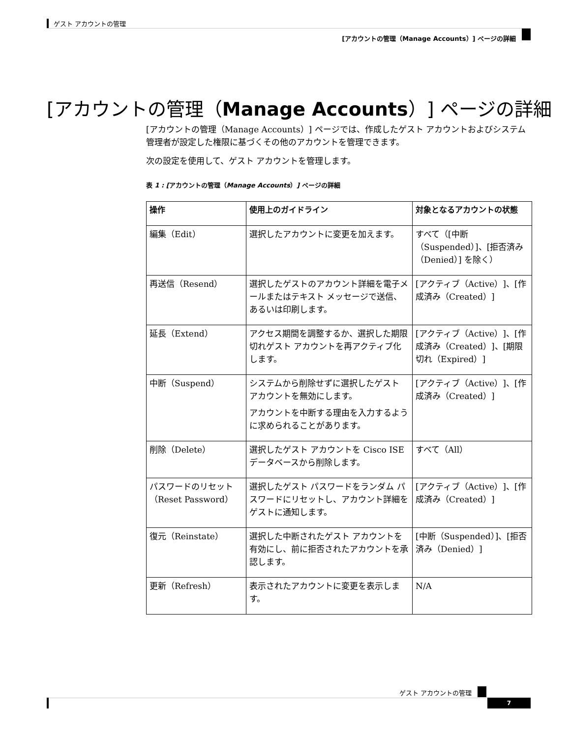ゲスト アカウントの管理
[アカウントの管理（Manage Accounts）] ページの詳細
[アカウントの管理（Manage Accounts）] ページの詳細
[アカウントの管理（Manage Accounts）] ページでは、作成したゲスト アカウントおよびシステム管理者が設定した権限に基づくその他のアカウントを管理できます。
次の設定を使用して、ゲスト アカウントを管理します。
表 1 : [アカウントの管理（Manage Accounts）] ページの詳細
| 操作 | 使用上のガイドライン | 対象となるアカウントの状態 |
| --- | --- | --- |
| 編集（Edit） | 選択したアカウントに変更を加えます。 | すべて（[中断（Suspended）]、[拒否済み（Denied）] を除く） |
| 再送信（Resend） | 選択したゲストのアカウント詳細を電子メールまたはテキスト メッセージで送信、あるいは印刷します。 | [アクティブ（Active）]、[作成済み（Created）] |
| 延長（Extend） | アクセス期間を調整するか、選択した期限切れゲスト アカウントを再アクティブ化します。 | [アクティブ（Active）]、[作成済み（Created）]、[期限切れ（Expired）] |
| 中断（Suspend） | システムから削除せずに選択したゲスト アカウントを無効にします。 アカウントを中断する理由を入力するように求められることがあります。 | [アクティブ（Active）]、[作成済み（Created）] |
| 削除（Delete） | 選択したゲスト アカウントを Cisco ISE データベースから削除します。 | すべて（All） |
| パスワードのリセット（Reset Password） | 選択したゲスト パスワードをランダム パスワードにリセットし、アカウント詳細をゲストに通知します。 | [アクティブ（Active）]、[作成済み（Created）] |
| 復元（Reinstate） | 選択した中断されたゲスト アカウントを有効にし、前に拒否されたアカウントを承認します。 | [中断（Suspended）]、[拒否済み（Denied）] |
| 更新（Refresh） | 表示されたアカウントに変更を表示します。 | N/A |
ゲスト アカウントの管理
7